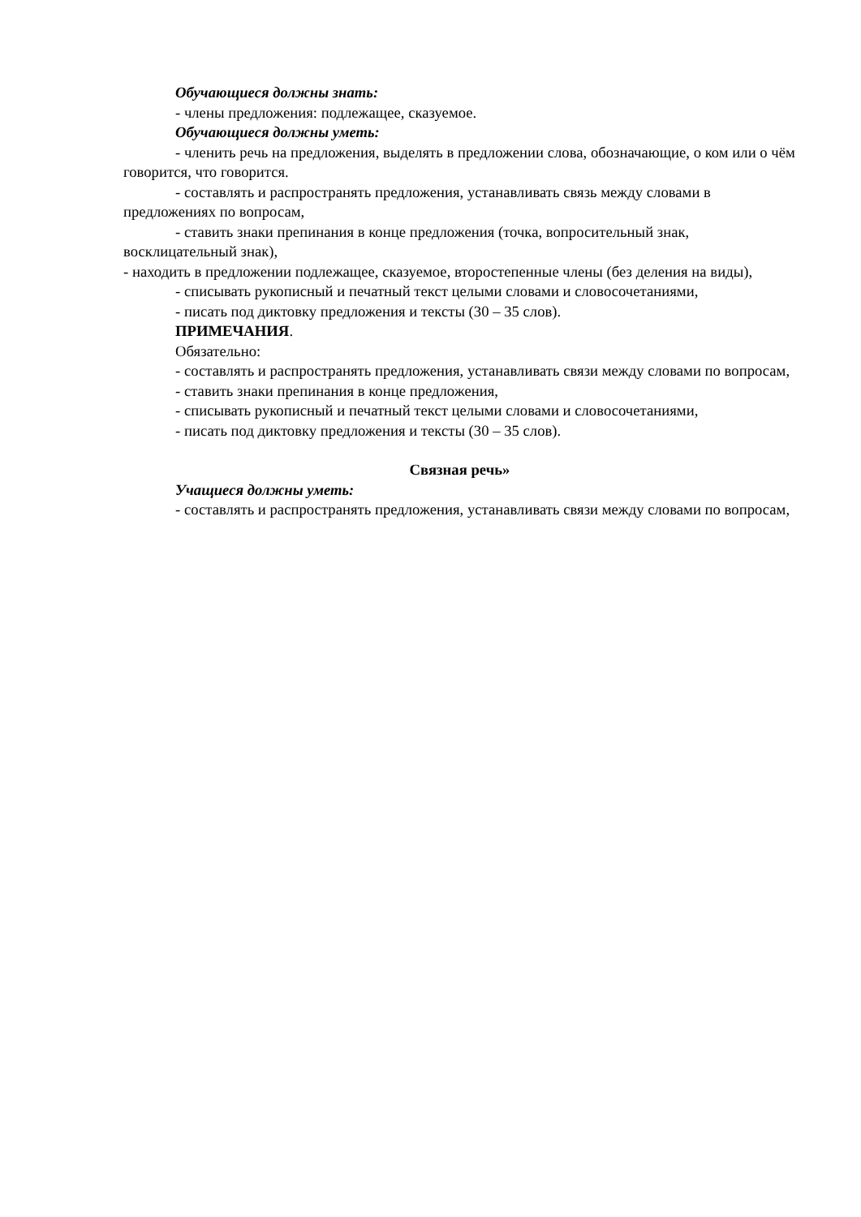Обучающиеся должны знать:
- члены предложения: подлежащее, сказуемое.
Обучающиеся должны уметь:
- членить речь на предложения, выделять в предложении слова, обозначающие, о ком или о чём говорится, что говорится.
- составлять и распространять предложения, устанавливать связь между словами в предложениях по вопросам,
- ставить знаки препинания в конце предложения (точка, вопросительный знак, восклицательный знак),
- находить в предложении подлежащее, сказуемое, второстепенные члены (без деления на виды),
- списывать рукописный и печатный текст целыми словами и словосочетаниями,
- писать под диктовку предложения и тексты (30 – 35 слов).
ПРИМЕЧАНИЯ.
Обязательно:
- составлять и распространять предложения, устанавливать связи между словами по вопросам,
- ставить знаки препинания в конце предложения,
- списывать рукописный и печатный текст целыми словами и словосочетаниями,
- писать под диктовку предложения и тексты (30 – 35 слов).
Связная речь»
Учащиеся должны уметь:
- составлять и распространять предложения, устанавливать связи между словами по вопросам,